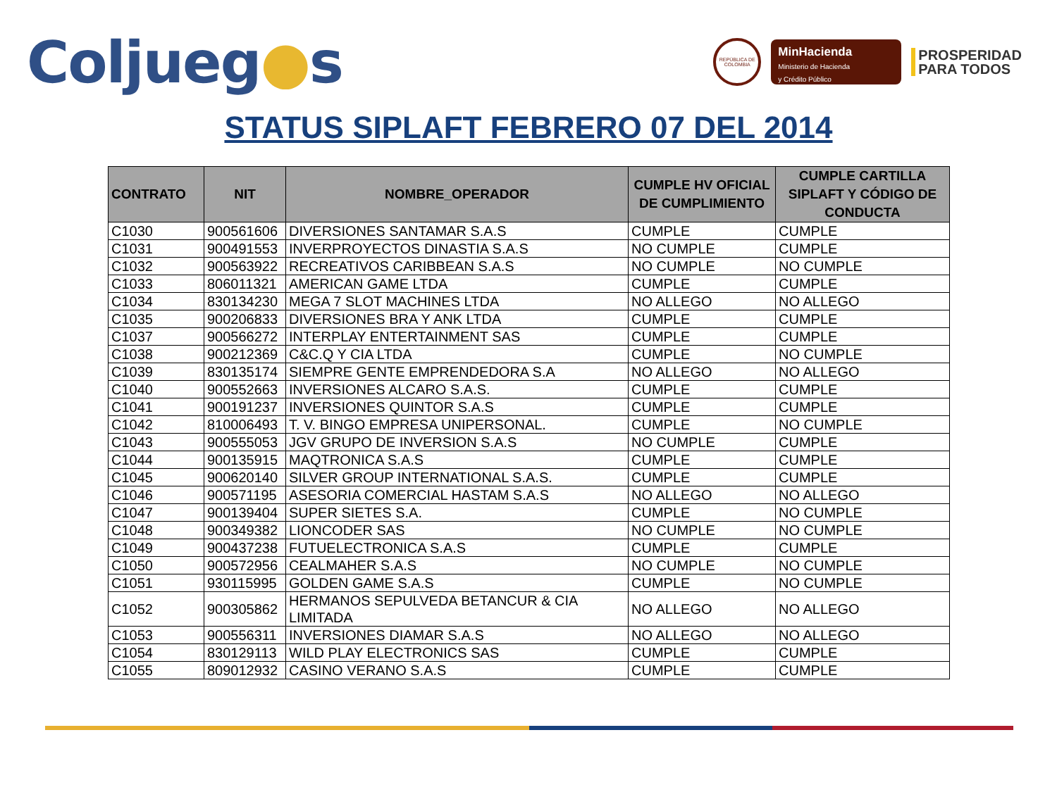Coljueg●s
REPÚBLICA DE COLOMBIA
MinHacienda
Ministerio de Hacienda
y Crédito Público
PROSPERIDAD
PARA TODOS
STATUS SIPLAFT FEBRERO 07 DEL 2014
| CONTRATO | NIT | NOMBRE_OPERADOR | CUMPLE HV OFICIAL DE CUMPLIMIENTO | CUMPLE CARTILLA SIPLAFT Y CÓDIGO DE CONDUCTA |
| --- | --- | --- | --- | --- |
| C1030 | 900561606 | DIVERSIONES SANTAMAR S.A.S | CUMPLE | CUMPLE |
| C1031 | 900491553 | INVERPROYECTOS DINASTIA S.A.S | NO CUMPLE | CUMPLE |
| C1032 | 900563922 | RECREATIVOS CARIBBEAN S.A.S | NO CUMPLE | NO CUMPLE |
| C1033 | 806011321 | AMERICAN GAME LTDA | CUMPLE | CUMPLE |
| C1034 | 830134230 | MEGA 7 SLOT MACHINES LTDA | NO ALLEGO | NO ALLEGO |
| C1035 | 900206833 | DIVERSIONES BRA Y ANK LTDA | CUMPLE | CUMPLE |
| C1037 | 900566272 | INTERPLAY ENTERTAINMENT SAS | CUMPLE | CUMPLE |
| C1038 | 900212369 | C&C.Q Y CIA LTDA | CUMPLE | NO CUMPLE |
| C1039 | 830135174 | SIEMPRE GENTE EMPRENDEDORA S.A | NO ALLEGO | NO ALLEGO |
| C1040 | 900552663 | INVERSIONES ALCARO S.A.S. | CUMPLE | CUMPLE |
| C1041 | 900191237 | INVERSIONES QUINTOR S.A.S | CUMPLE | CUMPLE |
| C1042 | 810006493 | T. V. BINGO EMPRESA UNIPERSONAL. | CUMPLE | NO CUMPLE |
| C1043 | 900555053 | JGV GRUPO DE INVERSION S.A.S | NO CUMPLE | CUMPLE |
| C1044 | 900135915 | MAQTRONICA S.A.S | CUMPLE | CUMPLE |
| C1045 | 900620140 | SILVER GROUP INTERNATIONAL S.A.S. | CUMPLE | CUMPLE |
| C1046 | 900571195 | ASESORIA COMERCIAL HASTAM S.A.S | NO ALLEGO | NO ALLEGO |
| C1047 | 900139404 | SUPER SIETES S.A. | CUMPLE | NO CUMPLE |
| C1048 | 900349382 | LIONCODER SAS | NO CUMPLE | NO CUMPLE |
| C1049 | 900437238 | FUTUELECTRONICA S.A.S | CUMPLE | CUMPLE |
| C1050 | 900572956 | CEALMAHER S.A.S | NO CUMPLE | NO CUMPLE |
| C1051 | 930115995 | GOLDEN GAME S.A.S | CUMPLE | NO CUMPLE |
| C1052 | 900305862 | HERMANOS SEPULVEDA BETANCUR & CIA LIMITADA | NO ALLEGO | NO ALLEGO |
| C1053 | 900556311 | INVERSIONES DIAMAR S.A.S | NO ALLEGO | NO ALLEGO |
| C1054 | 830129113 | WILD PLAY ELECTRONICS SAS | CUMPLE | CUMPLE |
| C1055 | 809012932 | CASINO VERANO S.A.S | CUMPLE | CUMPLE |